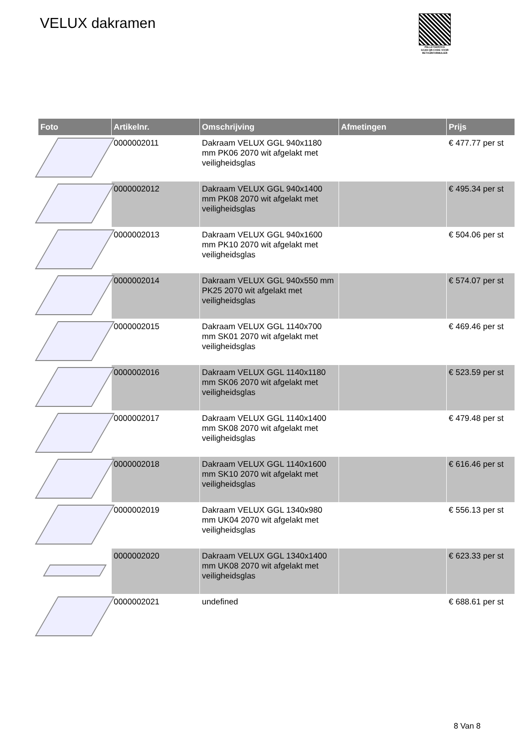VELUX dakramen
PALLETSERVICE
SCAN QR-CODE VOOR RETOURFORMULIER
| Foto | Artikelnr. | Omschrijving | Afmetingen | Prijs |
| --- | --- | --- | --- | --- |
| | 0000002011 | Dakraam VELUX GGL 940x1180 mm PK06 2070 wit afgelakt met veiligheidsglas | | € 477.77 per st |
| | 0000002012 | Dakraam VELUX GGL 940x1400 mm PK08 2070 wit afgelakt met veiligheidsglas | | € 495.34 per st |
| | 0000002013 | Dakraam VELUX GGL 940x1600 mm PK10 2070 wit afgelakt met veiligheidsglas | | € 504.06 per st |
| | 0000002014 | Dakraam VELUX GGL 940x550 mm PK25 2070 wit afgelakt met veiligheidsglas | | € 574.07 per st |
| | 0000002015 | Dakraam VELUX GGL 1140x700 mm SK01 2070 wit afgelakt met veiligheidsglas | | € 469.46 per st |
| | 0000002016 | Dakraam VELUX GGL 1140x1180 mm SK06 2070 wit afgelakt met veiligheidsglas | | € 523.59 per st |
| | 0000002017 | Dakraam VELUX GGL 1140x1400 mm SK08 2070 wit afgelakt met veiligheidsglas | | € 479.48 per st |
| | 0000002018 | Dakraam VELUX GGL 1140x1600 mm SK10 2070 wit afgelakt met veiligheidsglas | | € 616.46 per st |
| | 0000002019 | Dakraam VELUX GGL 1340x980 mm UK04 2070 wit afgelakt met veiligheidsglas | | € 556.13 per st |
| | 0000002020 | Dakraam VELUX GGL 1340x1400 mm UK08 2070 wit afgelakt met veiligheidsglas | | € 623.33 per st |
| | 0000002021 | undefined | | € 688.61 per st |
8 Van 8